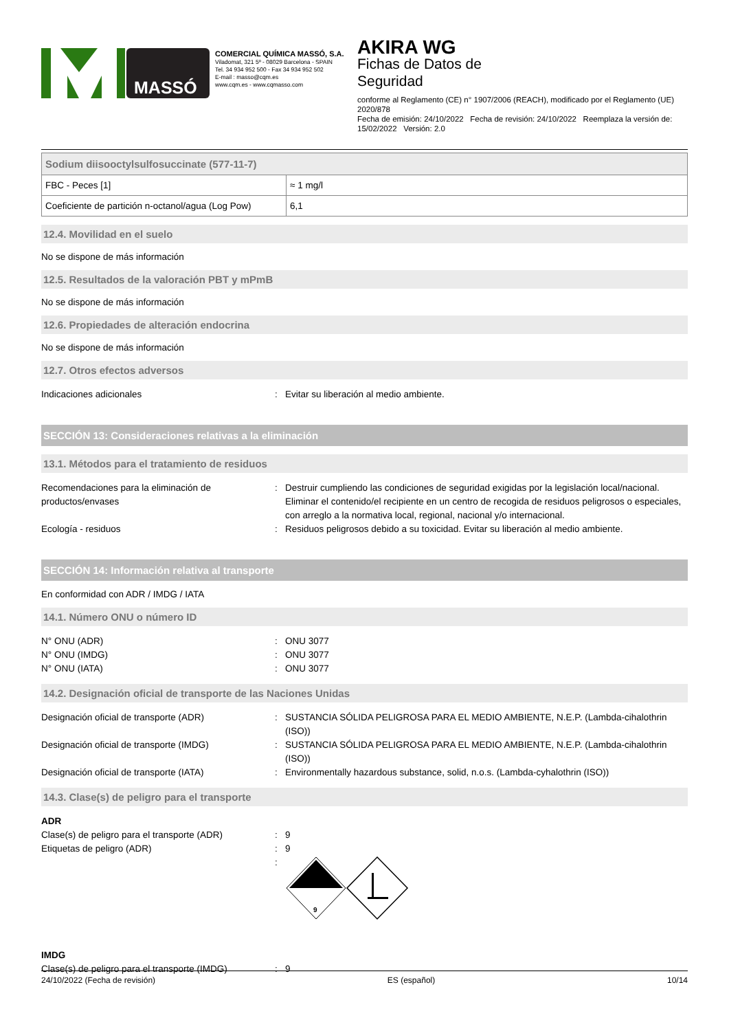MASSÓ
COMERCIAL QUÍMICA MASSÓ, S.A.
Viladomat, 321 5º - 08029 Barcelona - SPAIN
Tel. 34 934 952 500 - Fax 34 934 952 502
E-mail : masso@cqm.es
www.cqm.es - www.cqmasso.com
AKIRA WG
Fichas de Datos de
Seguridad
conforme al Reglamento (CE) n° 1907/2006 (REACH), modificado por el Reglamento (UE) 2020/878
Fecha de emisión: 24/10/2022 Fecha de revisión: 24/10/2022 Reemplaza la versión de: 15/02/2022 Versión: 2.0
| Sodium diisooctylsulfosuccinate (577-11-7) | |
| --- | --- |
| FBC - Peces [1] | ≈ 1 mg/l |
| Coeficiente de partición n-octanol/agua (Log Pow) | 6,1 |
12.4. Movilidad en el suelo
No se dispone de más información
12.5. Resultados de la valoración PBT y mPmB
No se dispone de más información
12.6. Propiedades de alteración endocrina
No se dispone de más información
12.7. Otros efectos adversos
Indicaciones adicionales : Evitar su liberación al medio ambiente.
SECCIÓN 13: Consideraciones relativas a la eliminación
13.1. Métodos para el tratamiento de residuos
Recomendaciones para la eliminación de productos/envases
: Destruir cumpliendo las condiciones de seguridad exigidas por la legislación local/nacional. Eliminar el contenido/el recipiente en un centro de recogida de residuos peligrosos o especiales, con arreglo a la normativa local, regional, nacional y/o internacional.
Ecología - residuos : Residuos peligrosos debido a su toxicidad. Evitar su liberación al medio ambiente.
SECCIÓN 14: Información relativa al transporte
En conformidad con ADR / IMDG / IATA
14.1. Número ONU o número ID
N° ONU (ADR) : ONU 3077
N° ONU (IMDG) : ONU 3077
N° ONU (IATA) : ONU 3077
14.2. Designación oficial de transporte de las Naciones Unidas
Designación oficial de transporte (ADR) : SUSTANCIA SÓLIDA PELIGROSA PARA EL MEDIO AMBIENTE, N.E.P. (Lambda-cihalothrin (ISO))
Designación oficial de transporte (IMDG) : SUSTANCIA SÓLIDA PELIGROSA PARA EL MEDIO AMBIENTE, N.E.P. (Lambda-cihalothrin (ISO))
Designación oficial de transporte (IATA) : Environmentally hazardous substance, solid, n.o.s. (Lambda-cyhalothrin (ISO))
14.3. Clase(s) de peligro para el transporte
ADR
Clase(s) de peligro para el transporte (ADR)
: 9
Etiquetas de peligro (ADR) : 9
:
9
IMDG
Clase(s) de peligro para el transporte (IMDG)
: 9
24/10/2022 (Fecha de revisión) ES (español) 10/14